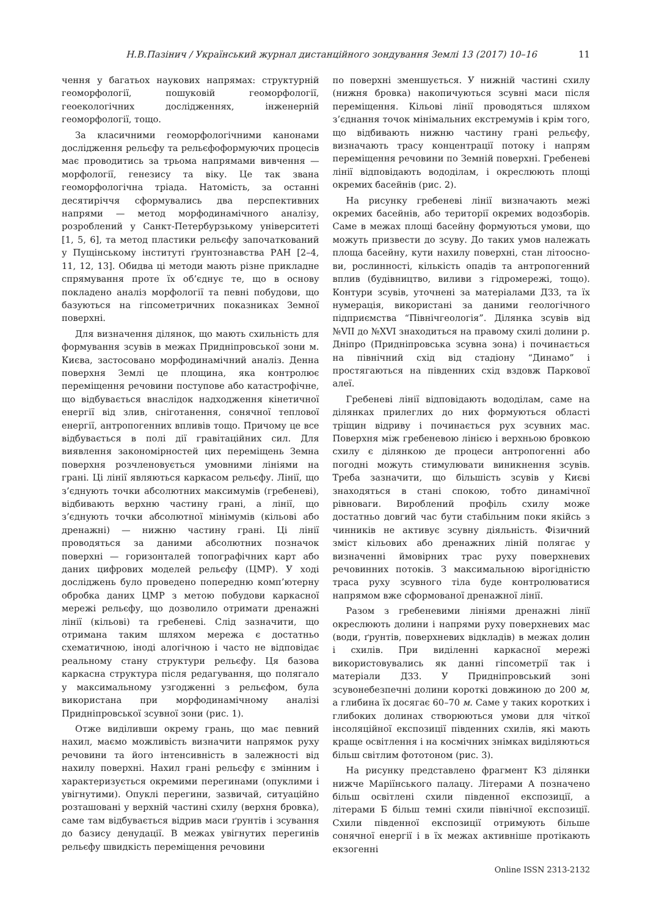Н.В.Пазінич / Український журнал дистанційного зондування Землі 13 (2017) 10–16 11
чення у багатьох наукових напрямах: структурній геоморфології, пошуковій геоморфології, геоекологічних дослідженнях, інженерній геоморфології, тощо.
За класичними геоморфологічними канонами дослідження рельєфу та рельєфоформуючих процесів має проводитись за трьома напрямами вивчення — морфології, генезису та віку. Це так звана геоморфологічна тріада. Натомість, за останні десятиріччя сформувались два перспективних напрями — метод морфодинамічного аналізу, розроблений у Санкт-Петербурзькому університеті [1, 5, 6], та метод пластики рельєфу започаткований у Пущінському інституті ґрунтознавства РАН [2–4, 11, 12, 13]. Обидва ці методи мають різне прикладне спрямування проте їх об’єднує те, що в основу покладено аналіз морфології та певні побудови, що базуються на гіпсометричних показниках Земної поверхні.
Для визначення ділянок, що мають схильність для формування зсувів в межах Придніпровської зони м. Києва, застосовано морфодинамічний аналіз. Денна поверхня Землі це площина, яка контролює переміщення речовини поступове або катастрофічне, що відбувається внаслідок надходження кінетичної енергії від злив, сніготанення, сонячної теплової енергії, антропогенних впливів тощо. Причому це все відбувається в полі дії гравітаційних сил. Для виявлення закономірностей цих переміщень Земна поверхня розчленовується умовними лініями на грані. Ці лінії являються каркасом рельєфу. Лінії, що з’єднують точки абсолютних максимумів (гребеневі), відбивають верхню частину грані, а лінії, що з’єднують точки абсолютної мінімумів (кільові або дренажні) — нижню частину грані. Ці лінії проводяться за даними абсолютних позначок поверхні — горизонталей топографічних карт або даних цифрових моделей рельєфу (ЦМР). У ході досліджень було проведено попередню комп’ютерну обробка даних ЦМР з метою побудови каркасної мережі рельєфу, що дозволило отримати дренажні лінії (кільові) та гребеневі. Слід зазначити, що отримана таким шляхом мережа є достатньо схематичною, іноді алогічною і часто не відповідає реальному стану структури рельєфу. Ця базова каркасна структура після редагування, що полягало у максимальному узгодженні з рельєфом, була використана при морфодинамічному аналізі Придніпровської зсувної зони (рис. 1).
Отже виділивши окрему грань, що має певний нахил, маємо можливість визначити напрямок руху речовини та його інтенсивність в залежності від нахилу поверхні. Нахил грані рельєфу є змінним і характеризується окремими перегинами (опуклими і увігнутими). Опуклі перегини, зазвичай, ситуаційно розташовані у верхній частині схилу (верхня бровка), саме там відбувається відрив маси ґрунтів і зсування до базису денудації. В межах увігнутих перегинів рельєфу швидкість переміщення речовини
по поверхні зменшується. У нижній частині схилу (нижня бровка) накопичуються зсувні маси після переміщення. Кільові лінії проводяться шляхом з’єднання точок мінімальних екстремумів і крім того, що відбивають нижню частину грані рельєфу, визначають трасу концентрації потоку і напрям переміщення речовини по Земній поверхні. Гребеневі лінії відповідають вододілам, і окреслюють площі окремих басейнів (рис. 2).
На рисунку гребеневі лінії визначають межі окремих басейнів, або території окремих водозборів. Саме в межах площі басейну формуються умови, що можуть призвести до зсуву. До таких умов належать площа басейну, кути нахилу поверхні, стан літоосно­ви, рослинності, кількість опадів та антропогенний вплив (будівництво, виливи з гідромережі, тощо). Контури зсувів, уточнені за матеріалами ДЗЗ, та їх нумерація, використані за даними геологічного підприємства “Північгеологія”. Ділянка зсувів від №VII до №XVI знаходиться на правому схилі долини р. Дніпро (Придніпровська зсувна зона) і починається на північний схід від стадіону “Динамо” і простягаються на південних схід вздовж Паркової алеї.
Гребеневі лінії відповідають вододілам, саме на ділянках прилеглих до них формуються області тріщин відриву і починається рух зсувних мас. Поверхня між гребеневою лінією і верхньою бровкою схилу є ділянкою де процеси антропогенні або погодні можуть стимулювати виникнення зсувів. Треба зазначити, що більшість зсувів у Києві знаходяться в стані спокою, тобто динамічної рівноваги. Вироблений профіль схилу може достатньо довгий час бути стабільним поки якійсь з чинників не активує зсувну діяльність. Фізичний зміст кільових або дренажних ліній полягає у визначенні ймовірних трас руху поверхневих речовинних потоків. З максимальною вірогідністю траса руху зсувного тіла буде контролюватися напрямом вже сформованої дренажної лінії.
Разом з гребеневими лініями дренажні лінії окреслюють долини і напрями руху поверхневих мас (води, ґрунтів, поверхневих відкладів) в межах долин і схилів. При виділенні каркасної мережі використовувались як данні гіпсометрії так і матеріали ДЗЗ. У Придніпровський зоні зсувонебезпечні долини короткі довжиною до 200 м, а глибина їх досягає 60–70 м. Саме у таких коротких і глибоких долинах створюються умови для чіткої інсоляційної експозиції південних схилів, які мають краще освітлення і на космічних знімках виділяються більш світлим фототоном (рис. 3).
На рисунку представлено фрагмент КЗ ділянки нижче Маріїнського палацу. Літерами А позначено більш освітлені схили південної експозиції, а літерами Б більш темні схили північної експозиції. Схили південної експозиції отримують більше сонячної енергії і в їх межах активніше протікають екзогенні
Online ISSN 2313-2132